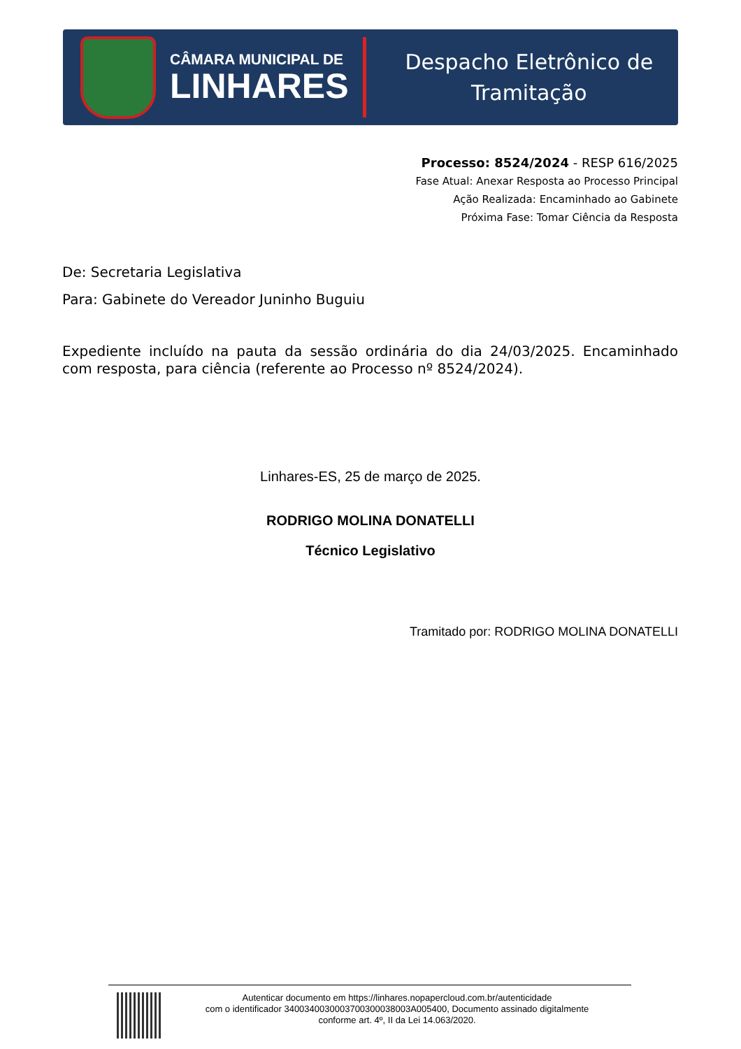CÂMARA MUNICIPAL DE
LINHARES
Despacho Eletrônico de
Tramitação
Processo: 8524/2024 - RESP 616/2025
Fase Atual: Anexar Resposta ao Processo Principal
Ação Realizada: Encaminhado ao Gabinete
Próxima Fase: Tomar Ciência da Resposta
De: Secretaria Legislativa
Para: Gabinete do Vereador Juninho Buguiu
Expediente incluído na pauta da sessão ordinária do dia 24/03/2025. Encaminhado com resposta, para ciência (referente ao Processo nº 8524/2024).
Linhares-ES, 25 de março de 2025.
RODRIGO MOLINA DONATELLI
Técnico Legislativo
Tramitado por: RODRIGO MOLINA DONATELLI
Autenticar documento em https://linhares.nopapercloud.com.br/autenticidade
com o identificador 3400340030003700300038003A005400, Documento assinado digitalmente
conforme art. 4º, II da Lei 14.063/2020.